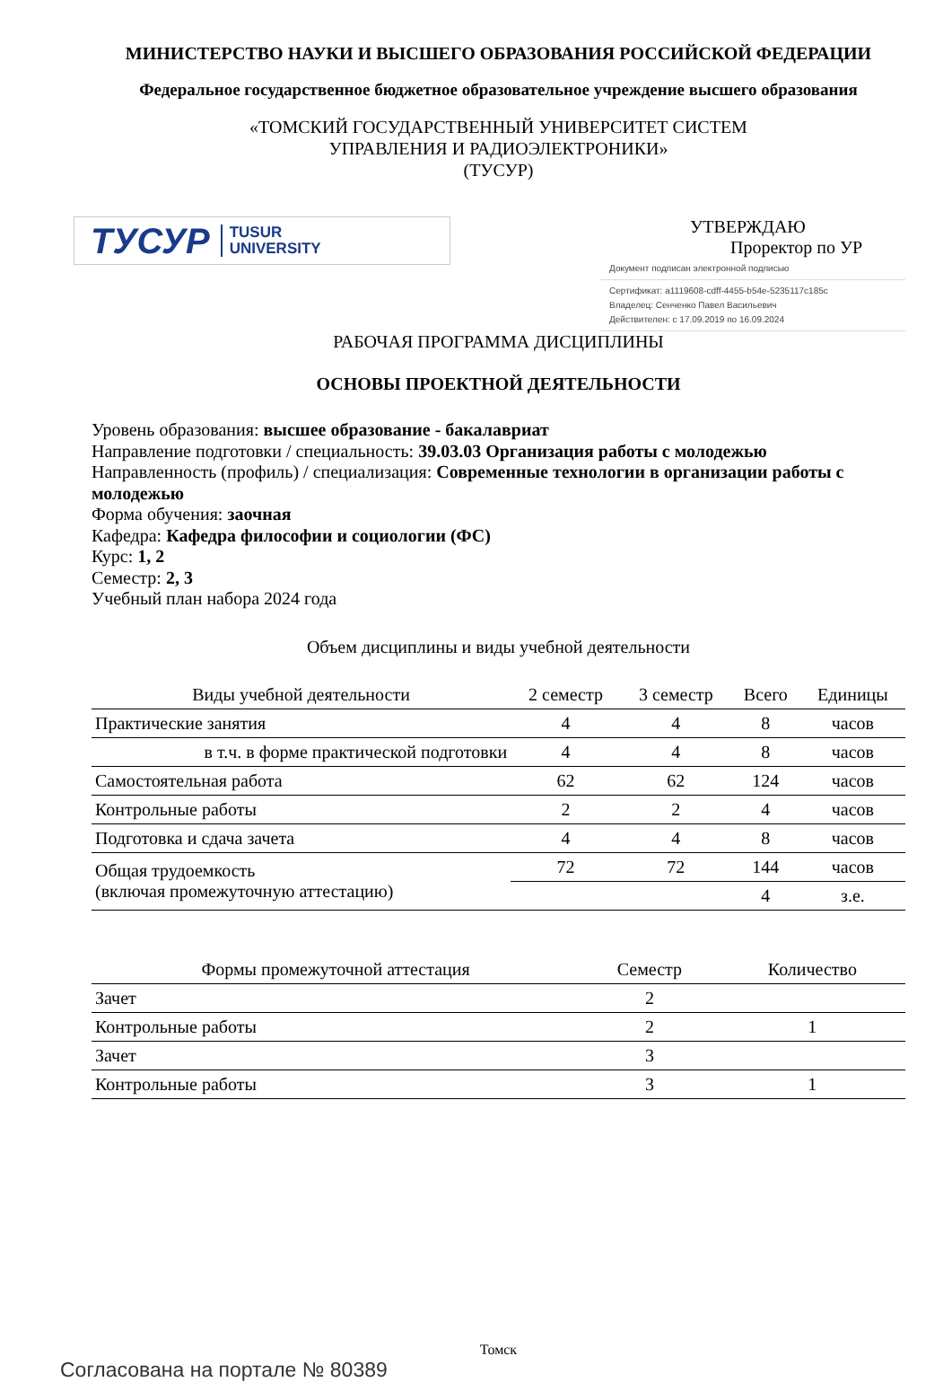МИНИСТЕРСТВО НАУКИ И ВЫСШЕГО ОБРАЗОВАНИЯ РОССИЙСКОЙ ФЕДЕРАЦИИ
Федеральное государственное бюджетное образовательное учреждение высшего образования
«ТОМСКИЙ ГОСУДАРСТВЕННЫЙ УНИВЕРСИТЕТ СИСТЕМ
УПРАВЛЕНИЯ И РАДИОЭЛЕКТРОНИКИ»
(ТУСУР)
ТУСУР TUSUR
UNIVERSITY
УТВЕРЖДАЮ
Проректор по УР
Документ подписан электронной подписью
Сертификат: a1119608-cdff-4455-b54e-5235117c185c
Владелец: Сенченко Павел Васильевич
Действителен: с 17.09.2019 по 16.09.2024
РАБОЧАЯ ПРОГРАММА ДИСЦИПЛИНЫ
ОСНОВЫ ПРОЕКТНОЙ ДЕЯТЕЛЬНОСТИ
Уровень образования: высшее образование - бакалавриат
Направление подготовки / специальность: 39.03.03 Организация работы с молодежью
Направленность (профиль) / специализация: Современные технологии в организации работы с молодежью
Форма обучения: заочная
Кафедра: Кафедра философии и социологии (ФС)
Курс: 1, 2
Семестр: 2, 3
Учебный план набора 2024 года
Объем дисциплины и виды учебной деятельности
| Виды учебной деятельности | 2 семестр | 3 семестр | Всего | Единицы |
| --- | --- | --- | --- | --- |
| Практические занятия | 4 | 4 | 8 | часов |
| в т.ч. в форме практической подготовки | 4 | 4 | 8 | часов |
| Самостоятельная работа | 62 | 62 | 124 | часов |
| Контрольные работы | 2 | 2 | 4 | часов |
| Подготовка и сдача зачета | 4 | 4 | 8 | часов |
| Общая трудоемкость (включая промежуточную аттестацию) | 72 | 72 | 144 | часов |
| | | | 4 | з.е. |
| Формы промежуточной аттестация | Семестр | Количество |
| --- | --- | --- |
| Зачет | 2 | |
| Контрольные работы | 2 | 1 |
| Зачет | 3 | |
| Контрольные работы | 3 | 1 |
Томск
Согласована на портале № 80389